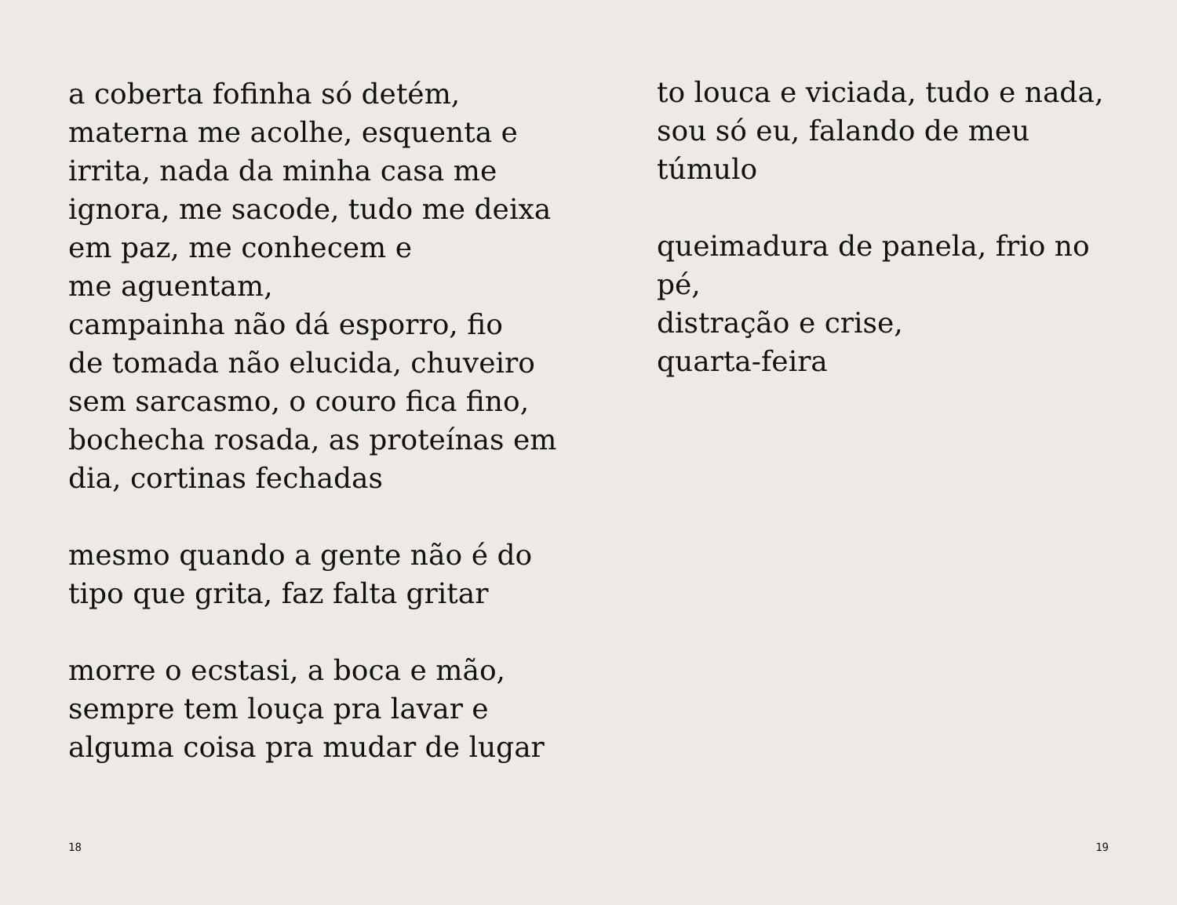a coberta fofinha só detém,
materna me acolhe, esquenta e
irrita, nada da minha casa me
ignora, me sacode, tudo me deixa
em paz, me conhecem e
me aguentam,
campainha não dá esporro, fio
de tomada não elucida, chuveiro
sem sarcasmo, o couro fica fino,
bochecha rosada, as proteínas em
dia, cortinas fechadas
mesmo quando a gente não é do
tipo que grita, faz falta gritar
morre o ecstasi, a boca e mão,
sempre tem louça pra lavar e
alguma coisa pra mudar de lugar
to louca e viciada, tudo e nada,
sou só eu, falando de meu túmulo
queimadura de panela, frio no pé,
distração e crise,
quarta-feira
18 19